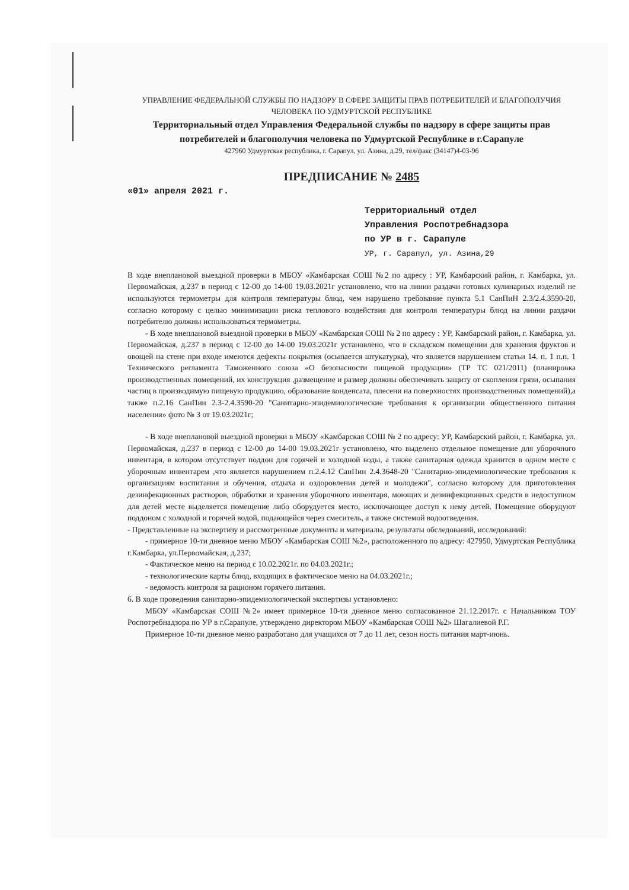УПРАВЛЕНИЕ ФЕДЕРАЛЬНОЙ СЛУЖБЫ ПО НАДЗОРУ В СФЕРЕ ЗАЩИТЫ ПРАВ ПОТРЕБИТЕЛЕЙ И БЛАГОПОЛУЧИЯ ЧЕЛОВЕКА ПО УДМУРТСКОЙ РЕСПУБЛИКЕ
Территориальный отдел Управления Федеральной службы по надзору в сфере защиты прав потребителей и благополучия человека по Удмуртской Республике в г.Сарапуле
427960 Удмуртская республика, г. Сарапул, ул. Азина, д.29, тел/факс (34147)4-03-96
ПРЕДПИСАНИЕ № 2485
«01» апреля 2021 г.
Территориальный отдел
Управления Роспотребнадзора
по УР в г. Сарапуле
УР, г. Сарапул, ул. Азина,29
В ходе внеплановой выездной проверки в МБОУ «Камбарская СОШ №2 по адресу : УР, Камбарский район, г. Камбарка, ул. Первомайская, д.237 в период с 12-00 до 14-00 19.03.2021г установлено, что на линии раздачи готовых кулинарных изделий не используются термометры для контроля температуры блюд, чем нарушено требование пункта 5.1 СанПиН 2.3/2.4.3590-20, согласно которому с целью минимизации риска теплового воздействия для контроля температуры блюд на линии раздачи потребителю должны использоваться термометры.
- В ходе внеплановой выездной проверки в МБОУ «Камбарская СОШ № 2 по адресу : УР, Камбарский район, г. Камбарка, ул. Первомайская, д.237 в период с 12-00 до 14-00 19.03.2021г установлено, что в складском помещении для хранения фруктов и овощей на стене при входе имеются дефекты покрытия (осыпается штукатурка), что является нарушением статьи 14. п. 1 п.п. 1 Технического регламента Таможенного союза «О безопасности пищевой продукции» (ТР ТС 021/2011) (планировка производственных помещений, их конструкция ,размещение и размер должны обеспечивать защиту от скопления грязи, осыпания частиц в производимую пищевую продукцию, образование конденсата, плесени на поверхностях производственных помещений),а также п.2.16 СанПин 2.3-2.4.3590-20 "Санитарно-эпидемиологические требования к организации общественного питания населения» фото № 3 от 19.03.2021г;
- В ходе внеплановой выездной проверки в МБОУ «Камбарская СОШ № 2 по адресу: УР, Камбарский район, г. Камбарка, ул. Первомайская, д.237 в период с 12-00 до 14-00 19.03.2021г установлено, что выделено отдельное помещение для уборочного инвентаря, в котором отсутствует поддон для горячей и холодной воды, а также санитарная одежда хранится в одном месте с уборочным инвентарем ,что является нарушением п.2.4.12 СанПин 2.4.3648-20 "Санитарно-эпидемиологические требования к организациям воспитания и обучения, отдыха и оздоровления детей и молодежи", согласно которому для приготовления дезинфекционных растворов, обработки и хранения уборочного инвентаря, моющих и дезинфекционных средств в недоступном для детей месте выделяется помещение либо оборудуется место, исключающее доступ к нему детей. Помещение оборудуют поддоном с холодной и горячей водой, подающейся через смеситель, а также системой водоотведения.
- Представленные на экспертизу и рассмотренные документы и материалы, результаты обследований, исследований:
- примерное 10-ти дневное меню МБОУ «Камбарская СОШ №2», расположенного по адресу: 427950, Удмуртская Республика г.Камбарка, ул.Первомайская, д.237;
- Фактическое меню на период с 10.02.2021г. по 04.03.2021г.;
- технологические карты блюд, входящих в фактическое меню на 04.03.2021г.;
- ведомость контроля за рационом горячего питания.
6. В ходе проведения санитарно-эпидемиологической экспертизы установлено:
МБОУ «Камбарская СОШ №2» имеет примерное 10-ти дневное меню согласованное 21.12.2017г. с Начальником ТОУ Роспотребнадзора по УР в г.Сарапуле, утверждено директором МБОУ «Камбарская СОШ №2» Шагалиевой Р.Г.
Примерное 10-ти дневное меню разработано для учащихся от 7 до 11 лет, сезон ность питания март-июнь.